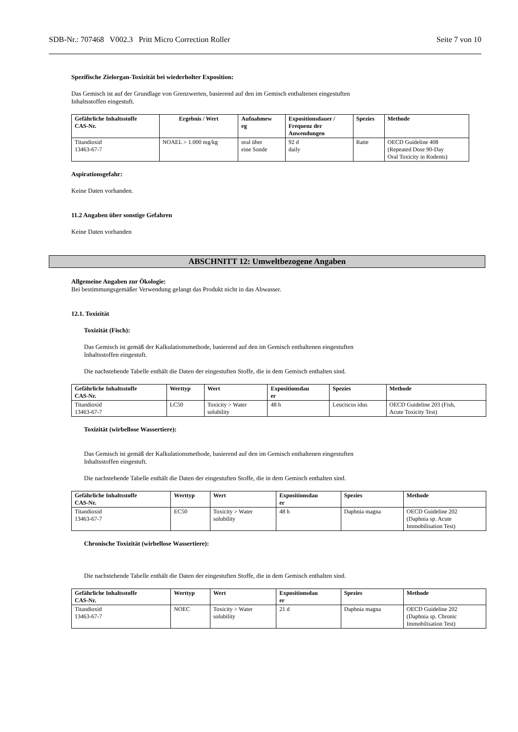SDB-Nr.: 707468 V002.3 Pritt Micro Correction Roller Seite 7 von 10
Spezifische Zielorgan-Toxizität bei wiederholter Exposition:
Das Gemisch ist auf der Grundlage von Grenzwerten, basierend auf den im Gemisch enthaltenen eingestuften
Inhaltsstoffen eingestuft.
| Gefährliche Inhaltsstoffe CAS-Nr. | Ergebnis / Wert | Aufnahmew eg | Expositionsdauer / Frequenz der Anwendungen | Spezies | Methode |
| --- | --- | --- | --- | --- | --- |
| Titandioxid 13463-67-7 | NOAEL > 1.000 mg/kg | oral über eine Sonde | 92 d daily | Ratte | OECD Guideline 408 (Repeated Dose 90-Day Oral Toxicity in Rodents) |
Aspirationsgefahr:
Keine Daten vorhanden.
11.2 Angaben über sonstige Gefahren
Keine Daten vorhanden
ABSCHNITT 12: Umweltbezogene Angaben
Allgemeine Angaben zur Ökologie:
Bei bestimmungsgemäßer Verwendung gelangt das Produkt nicht in das Abwasser.
12.1. Toxizität
Toxizität (Fisch):
Das Gemisch ist gemäß der Kalkulationsmethode, basierend auf den im Gemisch enthaltenen eingestuften
Inhaltsstoffen eingestuft.
Die nachstehende Tabelle enthält die Daten der eingestuften Stoffe, die in dem Gemisch enthalten sind.
| Gefährliche Inhaltsstoffe CAS-Nr. | Werttyp | Wert | Expositionsdau er | Spezies | Methode |
| --- | --- | --- | --- | --- | --- |
| Titandioxid 13463-67-7 | LC50 | Toxicity > Water solubility | 48 h | Leuciscus idus | OECD Guideline 203 (Fish, Acute Toxicity Test) |
Toxizität (wirbellose Wassertiere):
Das Gemisch ist gemäß der Kalkulationsmethode, basierend auf den im Gemisch enthaltenen eingestuften
Inhaltsstoffen eingestuft.
Die nachstehende Tabelle enthält die Daten der eingestuften Stoffe, die in dem Gemisch enthalten sind.
| Gefährliche Inhaltsstoffe CAS-Nr. | Werttyp | Wert | Expositionsdau er | Spezies | Methode |
| --- | --- | --- | --- | --- | --- |
| Titandioxid 13463-67-7 | EC50 | Toxicity > Water solubility | 48 h | Daphnia magna | OECD Guideline 202 (Daphnia sp. Acute Immobilisation Test) |
Chronische Toxizität (wirbellose Wassertiere):
Die nachstehende Tabelle enthält die Daten der eingestuften Stoffe, die in dem Gemisch enthalten sind.
| Gefährliche Inhaltsstoffe CAS-Nr. | Werttyp | Wert | Expositionsdau er | Spezies | Methode |
| --- | --- | --- | --- | --- | --- |
| Titandioxid 13463-67-7 | NOEC | Toxicity > Water solubility | 21 d | Daphnia magna | OECD Guideline 202 (Daphnia sp. Chronic Immobilisation Test) |